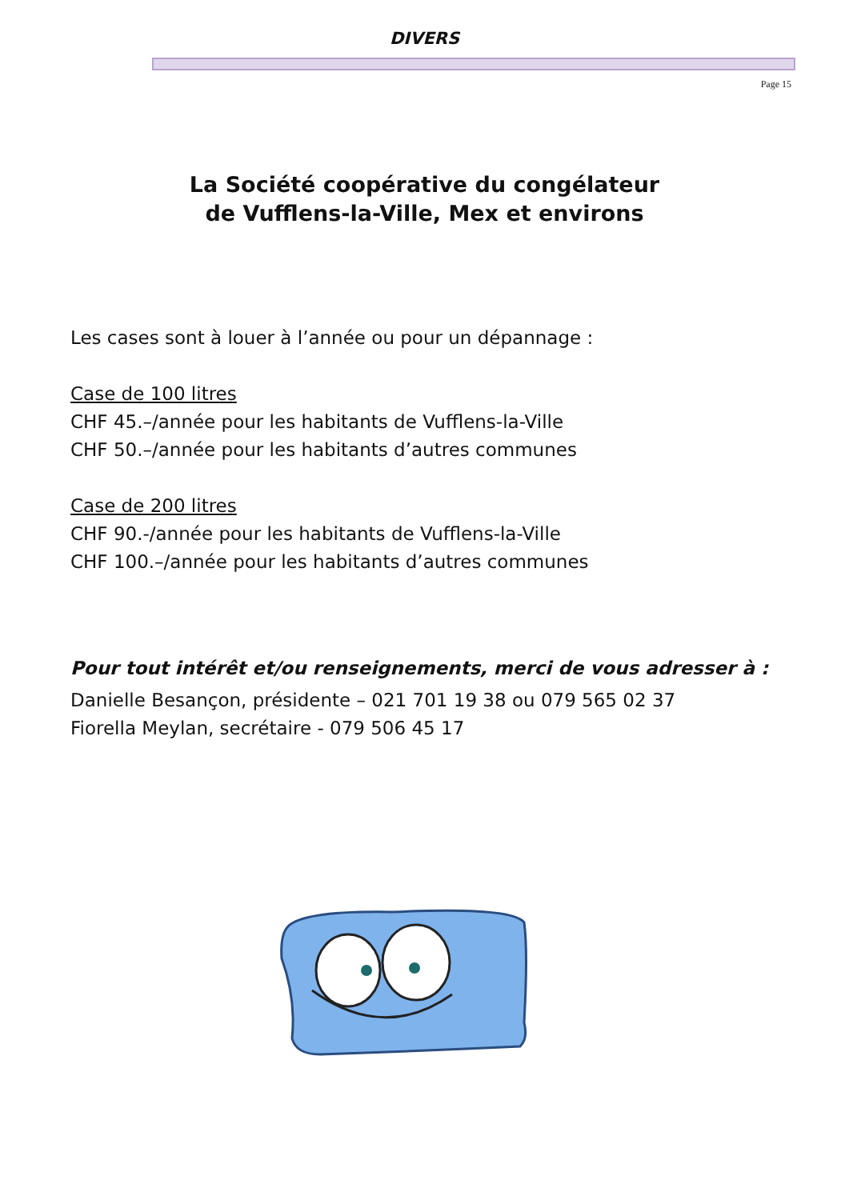DIVERS
Page 15
La Société coopérative du congélateur
de Vufflens-la-Ville, Mex et environs
Les cases sont à louer à l’année ou pour un dépannage :
Case de 100 litres
CHF 45.–/année pour les habitants de Vufflens-la-Ville
CHF 50.–/année pour les habitants d’autres communes
Case de 200 litres
CHF 90.-/année pour les habitants de Vufflens-la-Ville
CHF 100.–/année pour les habitants d’autres communes
Pour tout intérêt et/ou renseignements, merci de vous adresser à :
Danielle Besançon, présidente – 021 701 19 38 ou 079 565 02 37
Fiorella Meylan, secrétaire - 079 506 45 17